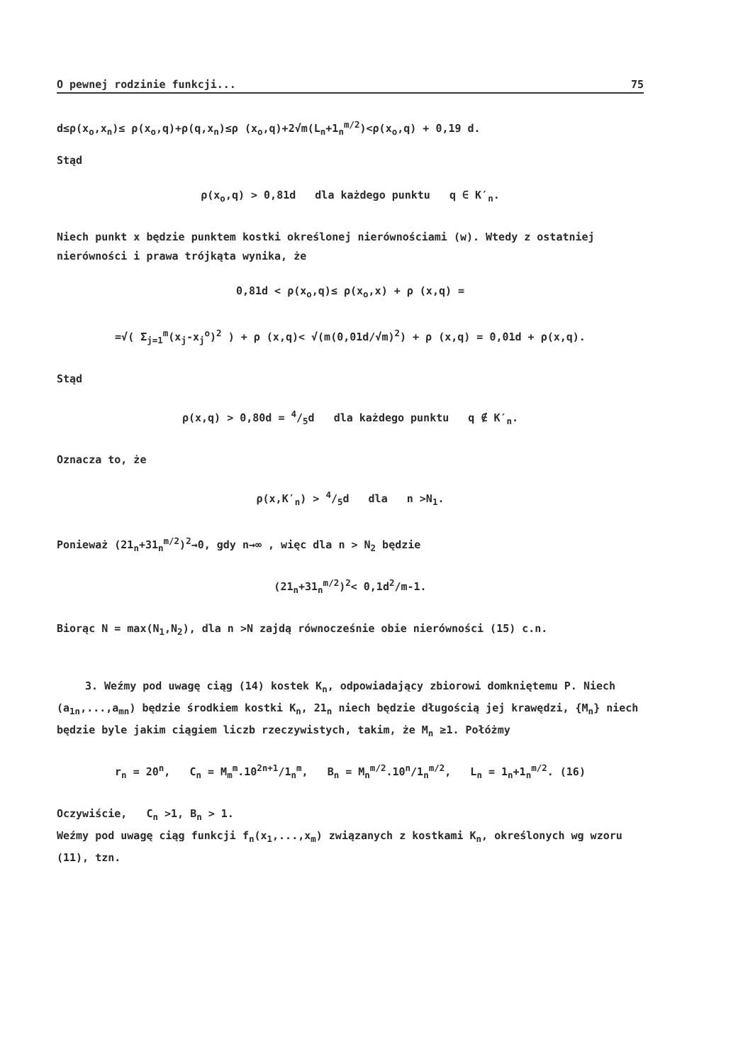O pewnej rodzinie funkcji... 75
d≤ρ(x<sub>o</sub>,x<sub>n</sub>)≤ ρ(x<sub>o</sub>,q)+ρ(q,x<sub>n</sub>)≤ρ (x<sub>o</sub>,q)+2√m(L<sub>n</sub>+1<sub>n</sub><sup>m/2</sup>)<ρ(x<sub>o</sub>,q) + 0,19 d.
Stąd
ρ(x<sub>o</sub>,q) > 0,81d dla każdego punktu q ∈ K′<sub>n</sub>.
Niech punkt x będzie punktem kostki określonej nierównościami (w). Wtedy z ostatniej nierówności i prawa trójkąta wynika, że
0,81d < ρ(x<sub>o</sub>,q)≤ ρ(x<sub>o</sub>,x) + ρ (x,q) =
=√( Σ<sub>j=1</sub><sup>m</sup>(x<sub>j</sub>-x<sub>j</sub><sup>o</sup>)<sup>2</sup> ) + ρ (x,q)< √(m(0,01d/√m)<sup>2</sup>) + ρ (x,q) = 0,01d + ρ(x,q).
Stąd
ρ(x,q) > 0,80d = 4/5d dla każdego punktu q ∉ K′<sub>n</sub>.
Oznacza to, że
ρ(x,K′<sub>n</sub>) > 4/5d dla n >N<sub>1</sub>.
Ponieważ (21<sub>n</sub>+31<sub>n</sub><sup>m/2</sup>)<sup>2</sup>→0, gdy n→∞ , więc dla n > N<sub>2</sub> będzie
(21<sub>n</sub>+31<sub>n</sub><sup>m/2</sup>)<sup>2</sup>< 0,1d<sup>2</sup>/m-1.
Biorąc N = max(N<sub>1</sub>,N<sub>2</sub>), dla n >N zajdą równocześnie obie nierówności (15) c.n.
3. Weźmy pod uwagę ciąg (14) kostek K<sub>n</sub>, odpowiadający zbiorowi domkniętemu P. Niech (a<sub>1n</sub>,...,a<sub>mn</sub>) będzie środkiem kostki K<sub>n</sub>, 21<sub>n</sub> niech będzie długością jej krawędzi, {M<sub>n</sub>} niech będzie byle jakim ciągiem liczb rzeczywistych, takim, że M<sub>n</sub> ≥1. Połóżmy
r<sub>n</sub> = 20<sup>n</sup>, C<sub>n</sub> = M<sub>m</sub><sup>m</sup>.10<sup>2n+1</sup>/1<sub>n</sub><sup>m</sup>, B<sub>n</sub> = M<sub>n</sub><sup>m/2</sup>.10<sup>n</sup>/1<sub>n</sub><sup>m/2</sup>, L<sub>n</sub> = 1<sub>n</sub>+1<sub>n</sub><sup>m/2</sup>. (16)
Oczywiście, C<sub>n</sub> >1, B<sub>n</sub> > 1.
Weźmy pod uwagę ciąg funkcji f<sub>n</sub>(x<sub>1</sub>,...,x<sub>m</sub>) związanych z kostkami K<sub>n</sub>, określonych wg wzoru (11), tzn.